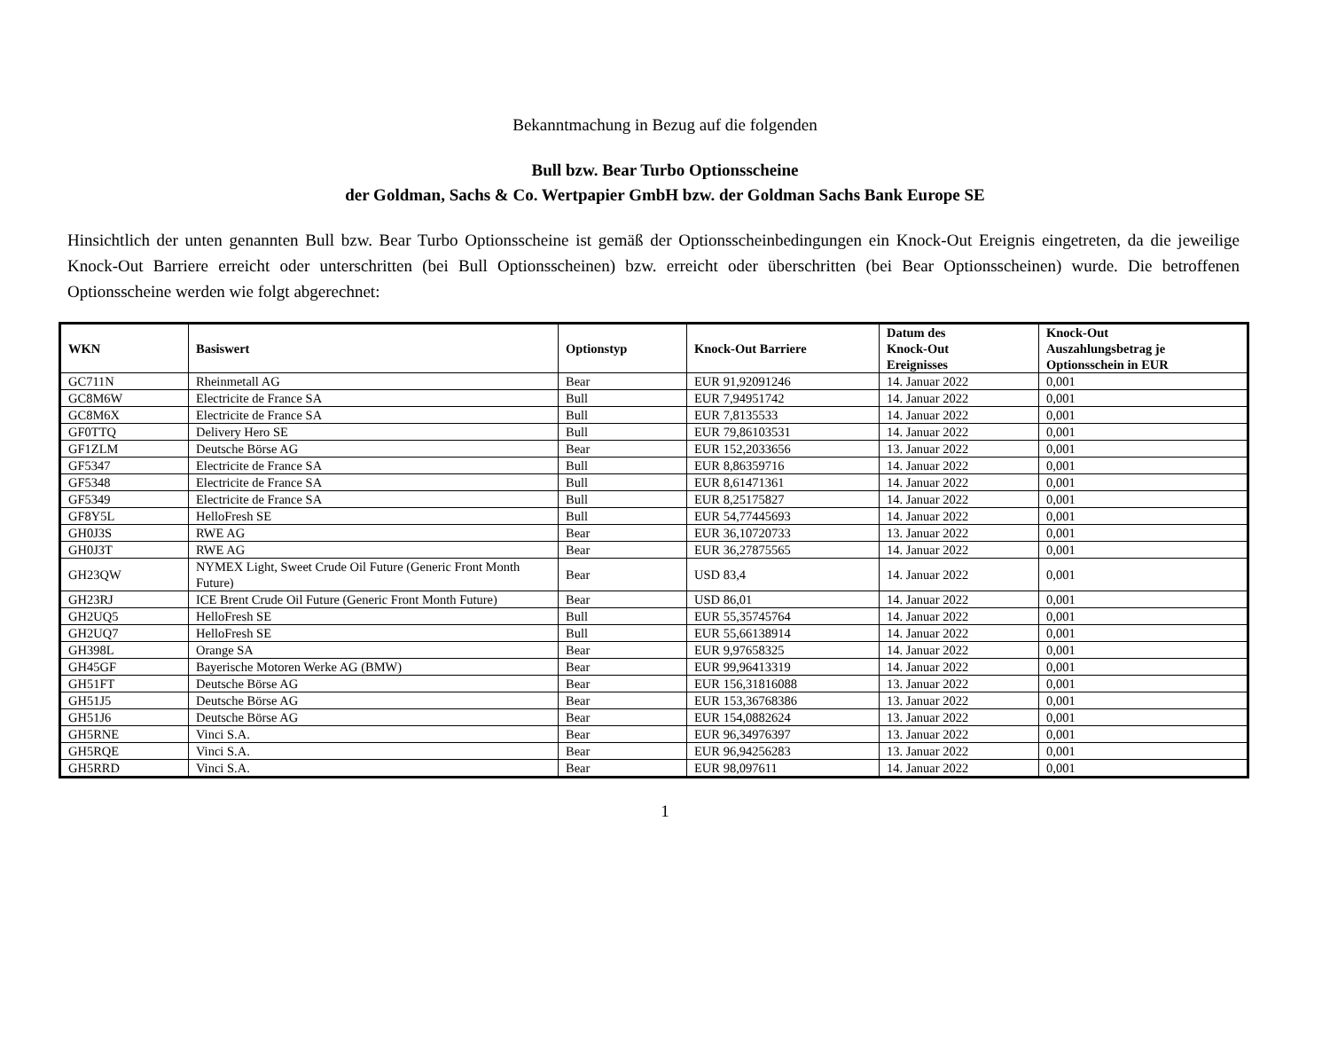Bekanntmachung in Bezug auf die folgenden
Bull bzw. Bear Turbo Optionsscheine
der Goldman, Sachs & Co. Wertpapier GmbH bzw. der Goldman Sachs Bank Europe SE
Hinsichtlich der unten genannten Bull bzw. Bear Turbo Optionsscheine ist gemäß der Optionsscheinbedingungen ein Knock-Out Ereignis eingetreten, da die jeweilige Knock-Out Barriere erreicht oder unterschritten (bei Bull Optionsscheinen) bzw. erreicht oder überschritten (bei Bear Optionsscheinen) wurde. Die betroffenen Optionsscheine werden wie folgt abgerechnet:
| WKN | Basiswert | Optionstyp | Knock-Out Barriere | Datum des Knock-Out Ereignisses | Knock-Out Auszahlungsbetrag je Optionsschein in EUR |
| --- | --- | --- | --- | --- | --- |
| GC711N | Rheinmetall AG | Bear | EUR 91,92091246 | 14. Januar 2022 | 0,001 |
| GC8M6W | Electricite de France SA | Bull | EUR 7,94951742 | 14. Januar 2022 | 0,001 |
| GC8M6X | Electricite de France SA | Bull | EUR 7,8135533 | 14. Januar 2022 | 0,001 |
| GF0TTQ | Delivery Hero SE | Bull | EUR 79,86103531 | 14. Januar 2022 | 0,001 |
| GF1ZLM | Deutsche Börse AG | Bear | EUR 152,2033656 | 13. Januar 2022 | 0,001 |
| GF5347 | Electricite de France SA | Bull | EUR 8,86359716 | 14. Januar 2022 | 0,001 |
| GF5348 | Electricite de France SA | Bull | EUR 8,61471361 | 14. Januar 2022 | 0,001 |
| GF5349 | Electricite de France SA | Bull | EUR 8,25175827 | 14. Januar 2022 | 0,001 |
| GF8Y5L | HelloFresh SE | Bull | EUR 54,77445693 | 14. Januar 2022 | 0,001 |
| GH0J3S | RWE AG | Bear | EUR 36,10720733 | 13. Januar 2022 | 0,001 |
| GH0J3T | RWE AG | Bear | EUR 36,27875565 | 14. Januar 2022 | 0,001 |
| GH23QW | NYMEX Light, Sweet Crude Oil Future (Generic Front Month Future) | Bear | USD 83,4 | 14. Januar 2022 | 0,001 |
| GH23RJ | ICE Brent Crude Oil Future (Generic Front Month Future) | Bear | USD 86,01 | 14. Januar 2022 | 0,001 |
| GH2UQ5 | HelloFresh SE | Bull | EUR 55,35745764 | 14. Januar 2022 | 0,001 |
| GH2UQ7 | HelloFresh SE | Bull | EUR 55,66138914 | 14. Januar 2022 | 0,001 |
| GH398L | Orange SA | Bear | EUR 9,97658325 | 14. Januar 2022 | 0,001 |
| GH45GF | Bayerische Motoren Werke AG (BMW) | Bear | EUR 99,96413319 | 14. Januar 2022 | 0,001 |
| GH51FT | Deutsche Börse AG | Bear | EUR 156,31816088 | 13. Januar 2022 | 0,001 |
| GH51J5 | Deutsche Börse AG | Bear | EUR 153,36768386 | 13. Januar 2022 | 0,001 |
| GH51J6 | Deutsche Börse AG | Bear | EUR 154,0882624 | 13. Januar 2022 | 0,001 |
| GH5RNE | Vinci S.A. | Bear | EUR 96,34976397 | 13. Januar 2022 | 0,001 |
| GH5RQE | Vinci S.A. | Bear | EUR 96,94256283 | 13. Januar 2022 | 0,001 |
| GH5RRD | Vinci S.A. | Bear | EUR 98,097611 | 14. Januar 2022 | 0,001 |
1